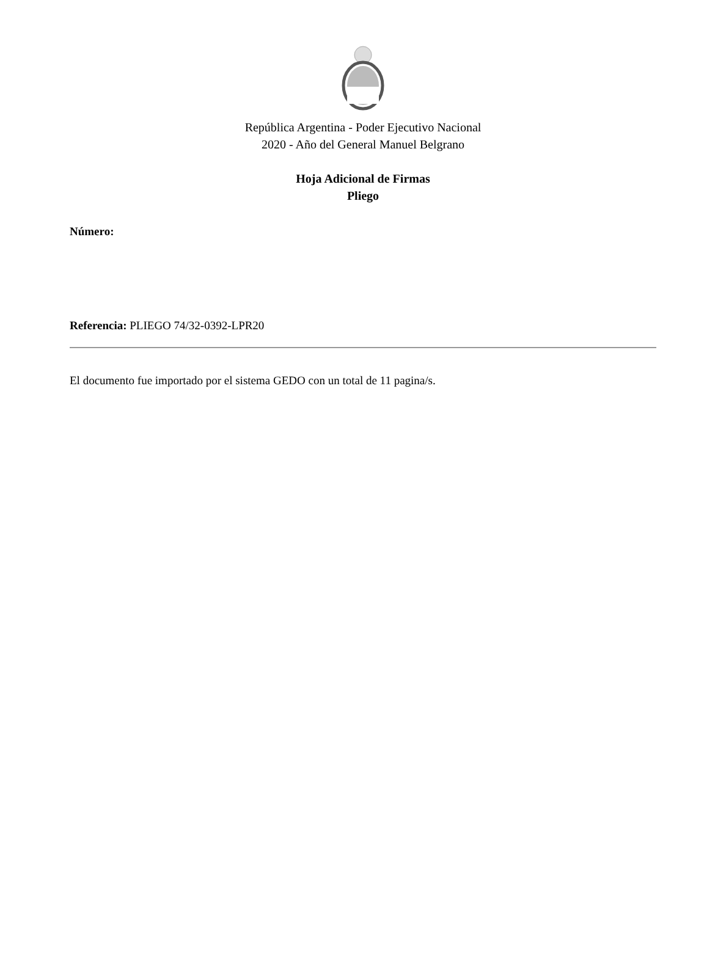República Argentina - Poder Ejecutivo Nacional
2020 - Año del General Manuel Belgrano
Hoja Adicional de Firmas
Pliego
Número:
Referencia: PLIEGO 74/32-0392-LPR20
El documento fue importado por el sistema GEDO con un total de 11 pagina/s.